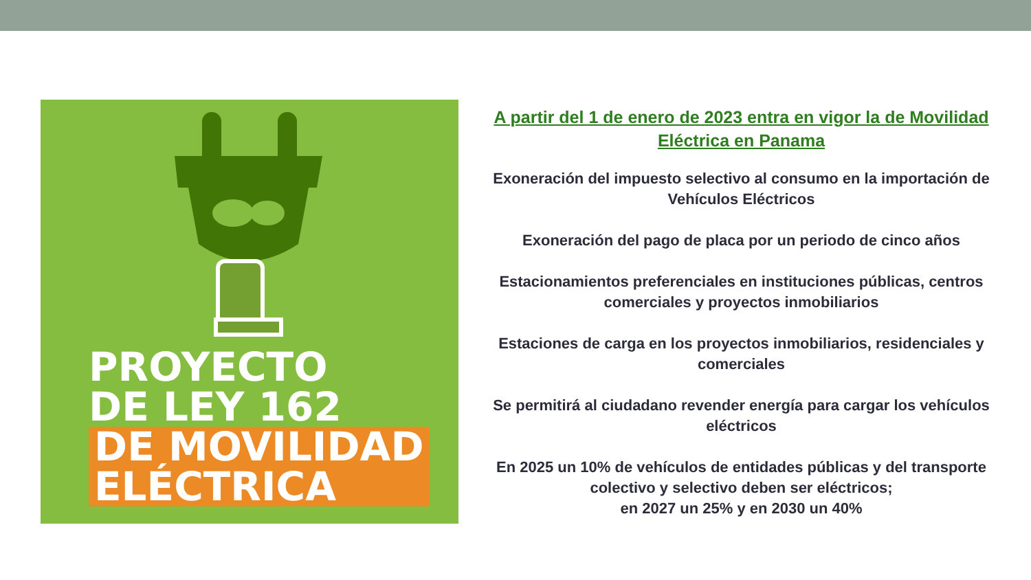PROYECTO
DE LEY 162
DE MOVILIDAD
ELÉCTRICA
A partir del 1 de enero de 2023 entra en vigor la de Movilidad Eléctrica en Panama
Exoneración del impuesto selectivo al consumo en la importación de Vehículos Eléctricos
Exoneración del pago de placa por un periodo de cinco años
Estacionamientos preferenciales en instituciones públicas, centros comerciales y proyectos inmobiliarios
Estaciones de carga en los proyectos inmobiliarios, residenciales y comerciales
Se permitirá al ciudadano revender energía para cargar los vehículos eléctricos
En 2025 un 10% de vehículos de entidades públicas y del transporte colectivo y selectivo deben ser eléctricos;
en 2027 un 25% y en 2030 un 40%